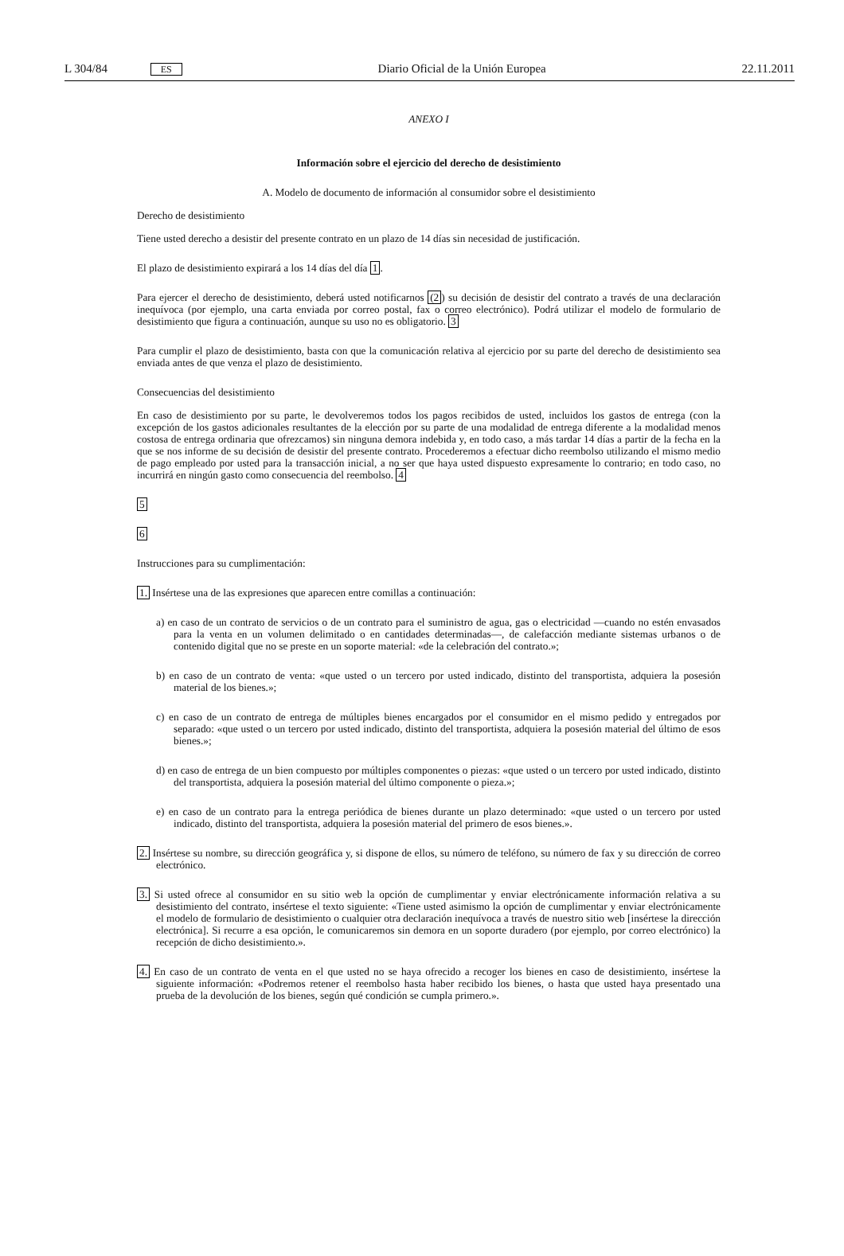L 304/84 ES Diario Oficial de la Unión Europea 22.11.2011
ANEXO I
Información sobre el ejercicio del derecho de desistimiento
A. Modelo de documento de información al consumidor sobre el desistimiento
Derecho de desistimiento
Tiene usted derecho a desistir del presente contrato en un plazo de 14 días sin necesidad de justificación.
El plazo de desistimiento expirará a los 14 días del día 1.
Para ejercer el derecho de desistimiento, deberá usted notificarnos (2) su decisión de desistir del contrato a través de una declaración inequívoca (por ejemplo, una carta enviada por correo postal, fax o correo electrónico). Podrá utilizar el modelo de formulario de desistimiento que figura a continuación, aunque su uso no es obligatorio. 3
Para cumplir el plazo de desistimiento, basta con que la comunicación relativa al ejercicio por su parte del derecho de desistimiento sea enviada antes de que venza el plazo de desistimiento.
Consecuencias del desistimiento
En caso de desistimiento por su parte, le devolveremos todos los pagos recibidos de usted, incluidos los gastos de entrega (con la excepción de los gastos adicionales resultantes de la elección por su parte de una modalidad de entrega diferente a la modalidad menos costosa de entrega ordinaria que ofrezcamos) sin ninguna demora indebida y, en todo caso, a más tardar 14 días a partir de la fecha en la que se nos informe de su decisión de desistir del presente contrato. Procederemos a efectuar dicho reembolso utilizando el mismo medio de pago empleado por usted para la transacción inicial, a no ser que haya usted dispuesto expresamente lo contrario; en todo caso, no incurrirá en ningún gasto como consecuencia del reembolso. 4
5
6
Instrucciones para su cumplimentación:
1. Insértese una de las expresiones que aparecen entre comillas a continuación:
a) en caso de un contrato de servicios o de un contrato para el suministro de agua, gas o electricidad —cuando no estén envasados para la venta en un volumen delimitado o en cantidades determinadas—, de calefacción mediante sistemas urbanos o de contenido digital que no se preste en un soporte material: «de la celebración del contrato.»;
b) en caso de un contrato de venta: «que usted o un tercero por usted indicado, distinto del transportista, adquiera la posesión material de los bienes.»;
c) en caso de un contrato de entrega de múltiples bienes encargados por el consumidor en el mismo pedido y entregados por separado: «que usted o un tercero por usted indicado, distinto del transportista, adquiera la posesión material del último de esos bienes.»;
d) en caso de entrega de un bien compuesto por múltiples componentes o piezas: «que usted o un tercero por usted indicado, distinto del transportista, adquiera la posesión material del último componente o pieza.»;
e) en caso de un contrato para la entrega periódica de bienes durante un plazo determinado: «que usted o un tercero por usted indicado, distinto del transportista, adquiera la posesión material del primero de esos bienes.».
2. Insértese su nombre, su dirección geográfica y, si dispone de ellos, su número de teléfono, su número de fax y su dirección de correo electrónico.
3. Si usted ofrece al consumidor en su sitio web la opción de cumplimentar y enviar electrónicamente información relativa a su desistimiento del contrato, insértese el texto siguiente: «Tiene usted asimismo la opción de cumplimentar y enviar electrónicamente el modelo de formulario de desistimiento o cualquier otra declaración inequívoca a través de nuestro sitio web [insértese la dirección electrónica]. Si recurre a esa opción, le comunicaremos sin demora en un soporte duradero (por ejemplo, por correo electrónico) la recepción de dicho desistimiento.».
4. En caso de un contrato de venta en el que usted no se haya ofrecido a recoger los bienes en caso de desistimiento, insértese la siguiente información: «Podremos retener el reembolso hasta haber recibido los bienes, o hasta que usted haya presentado una prueba de la devolución de los bienes, según qué condición se cumpla primero.».